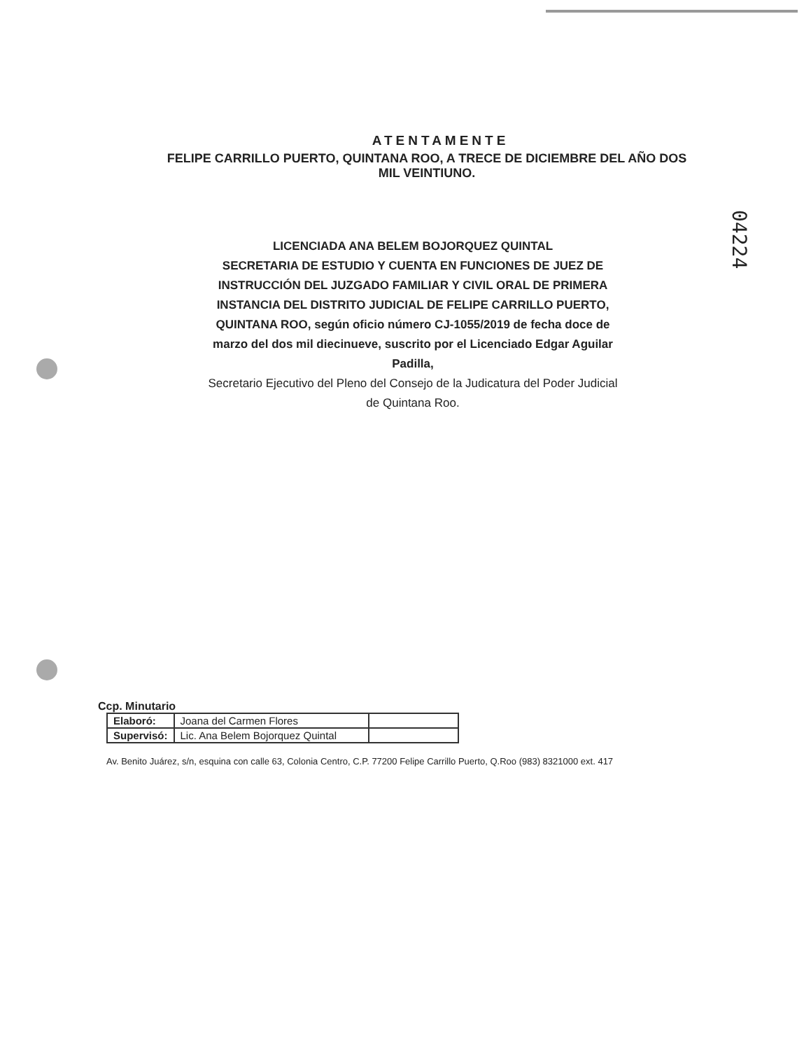04224
ATENTAMENTE
FELIPE CARRILLO PUERTO, QUINTANA ROO, A TRECE DE DICIEMBRE DEL AÑO DOS MIL VEINTIUNO.
LICENCIADA ANA BELEM BOJORQUEZ QUINTAL
SECRETARIA DE ESTUDIO Y CUENTA EN FUNCIONES DE JUEZ DE INSTRUCCIÓN DEL JUZGADO FAMILIAR Y CIVIL ORAL DE PRIMERA INSTANCIA DEL DISTRITO JUDICIAL DE FELIPE CARRILLO PUERTO, QUINTANA ROO, según oficio número CJ-1055/2019 de fecha doce de marzo del dos mil diecinueve, suscrito por el Licenciado Edgar Aguilar Padilla,
Secretario Ejecutivo del Pleno del Consejo de la Judicatura del Poder Judicial de Quintana Roo.
Ccp. Minutario
| Elaboró: | Joana del Carmen Flores | |
| Supervisó: | Lic. Ana Belem Bojorquez Quintal | |
Av. Benito Juárez, s/n, esquina con calle 63, Colonia Centro, C.P. 77200 Felipe Carrillo Puerto, Q.Roo (983) 8321000 ext. 417